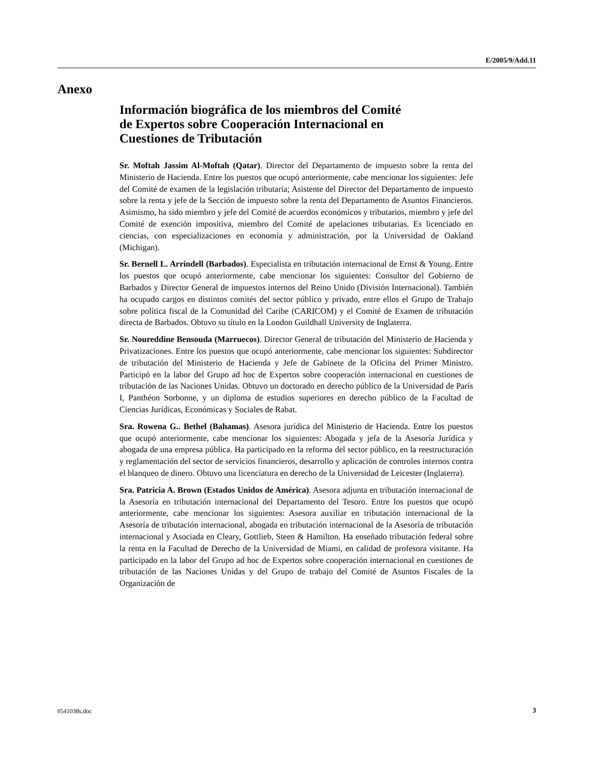E/2005/9/Add.11
Anexo
Información biográfica de los miembros del Comité
de Expertos sobre Cooperación Internacional en
Cuestiones de Tributación
Sr. Moftah Jassim Al-Moftah (Qatar). Director del Departamento de impuesto sobre la renta del Ministerio de Hacienda. Entre los puestos que ocupó anteriormente, cabe mencionar los siguientes: Jefe del Comité de examen de la legislación tributaria; Asistente del Director del Departamento de impuesto sobre la renta y jefe de la Sección de impuesto sobre la renta del Departamento de Asuntos Financieros. Asimismo, ha sido miembro y jefe del Comité de acuerdos económicos y tributarios, miembro y jefe del Comité de exención impositiva, miembro del Comité de apelaciones tributarias. Es licenciado en ciencias, con especializaciones en economía y administración, por la Universidad de Oakland (Michigan).
Sr. Bernell L. Arrindell (Barbados). Especialista en tributación internacional de Ernst & Young. Entre los puestos que ocupó anteriormente, cabe mencionar los siguientes: Consultor del Gobierno de Barbados y Director General de impuestos internos del Reino Unido (División Internacional). También ha ocupado cargos en distintos comités del sector público y privado, entre ellos el Grupo de Trabajo sobre política fiscal de la Comunidad del Caribe (CARICOM) y el Comité de Examen de tributación directa de Barbados. Obtuvo su título en la London Guildhall University de Inglaterra.
Sr. Noureddine Bensouda (Marruecos). Director General de tributación del Ministerio de Hacienda y Privatizaciones. Entre los puestos que ocupó anteriormente, cabe mencionar los siguientes: Subdirector de tributación del Ministerio de Hacienda y Jefe de Gabinete de la Oficina del Primer Ministro. Participó en la labor del Grupo ad hoc de Expertos sobre cooperación internacional en cuestiones de tributación de las Naciones Unidas. Obtuvo un doctorado en derecho público de la Universidad de París I, Panthéon Sorbonne, y un diploma de estudios superiores en derecho público de la Facultad de Ciencias Jurídicas, Económicas y Sociales de Rabat.
Sra. Rowena G.. Bethel (Bahamas). Asesora jurídica del Ministerio de Hacienda. Entre los puestos que ocupó anteriormente, cabe mencionar los siguientes: Abogada y jefa de la Asesoría Jurídica y abogada de una empresa pública. Ha participado en la reforma del sector público, en la reestructuración y reglamentación del sector de servicios financieros, desarrollo y aplicación de controles internos contra el blanqueo de dinero. Obtuvo una licenciatura en derecho de la Universidad de Leicester (Inglaterra).
Sra. Patricia A. Brown (Estados Unidos de América). Asesora adjunta en tributación internacional de la Asesoría en tributación internacional del Departamento del Tesoro. Entre los puestos que ocupó anteriormente, cabe mencionar los siguientes: Asesora auxiliar en tributación internacional de la Asesoría de tributación internacional, abogada en tributación internacional de la Asesoría de tributación internacional y Asociada en Cleary, Gottlieb, Steen & Hamilton. Ha enseñado tributación federal sobre la renta en la Facultad de Derecho de la Universidad de Miami, en calidad de profesora visitante. Ha participado en la labor del Grupo ad hoc de Expertos sobre cooperación internacional en cuestiones de tributación de las Naciones Unidas y del Grupo de trabajo del Comité de Asuntos Fiscales de la Organización de
0541038s.doc 3